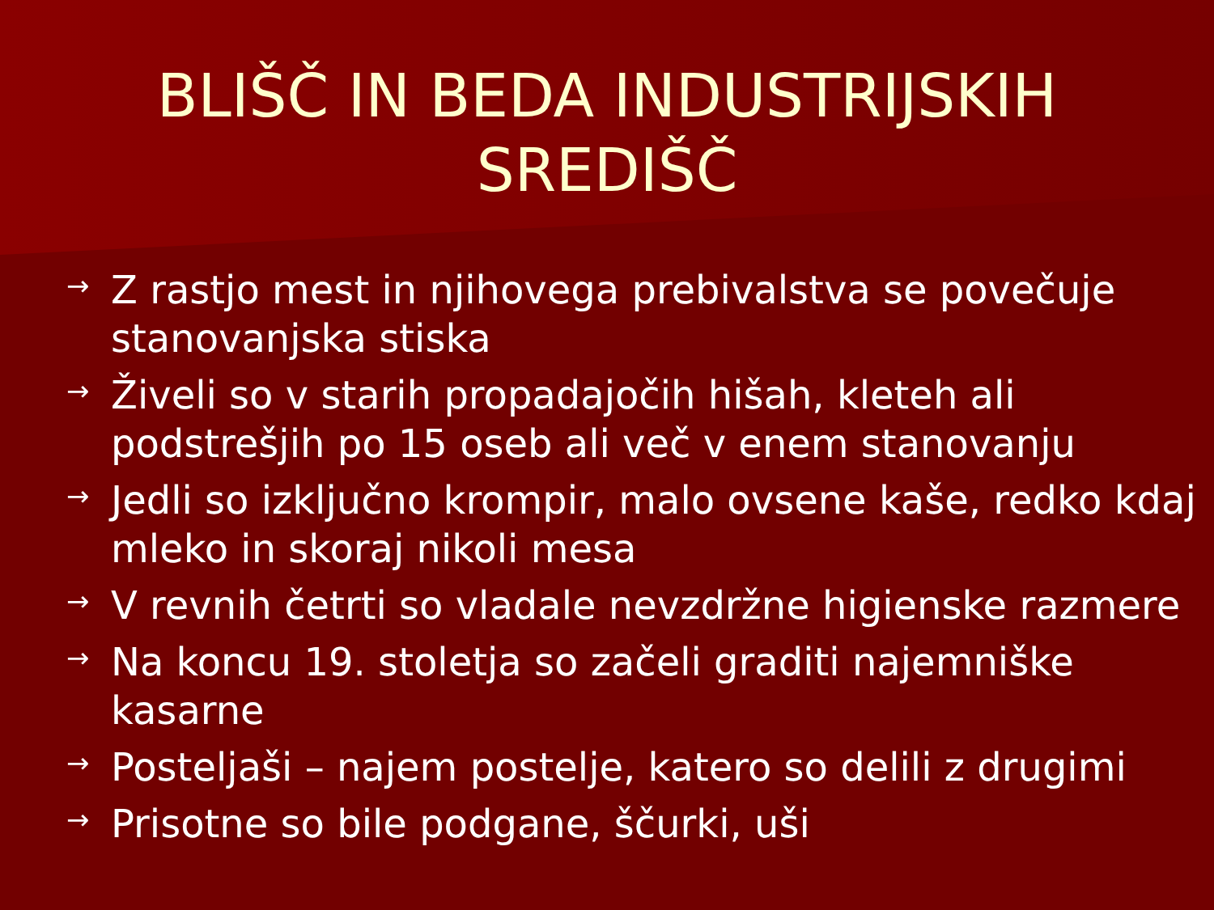BLIŠČ IN BEDA INDUSTRIJSKIH
SREDIŠČ
→ Z rastjo mest in njihovega prebivalstva se povečuje stanovanjska stiska
→ Živeli so v starih propadajočih hišah, kleteh ali podstrešjih po 15 oseb ali več v enem stanovanju
→ Jedli so izključno krompir, malo ovsene kaše, redko kdaj mleko in skoraj nikoli mesa
→ V revnih četrti so vladale nevzdržne higienske razmere
→ Na koncu 19. stoletja so začeli graditi najemniške kasarne
→ Posteljaši – najem postelje, katero so delili z drugimi
→ Prisotne so bile podgane, ščurki, uši